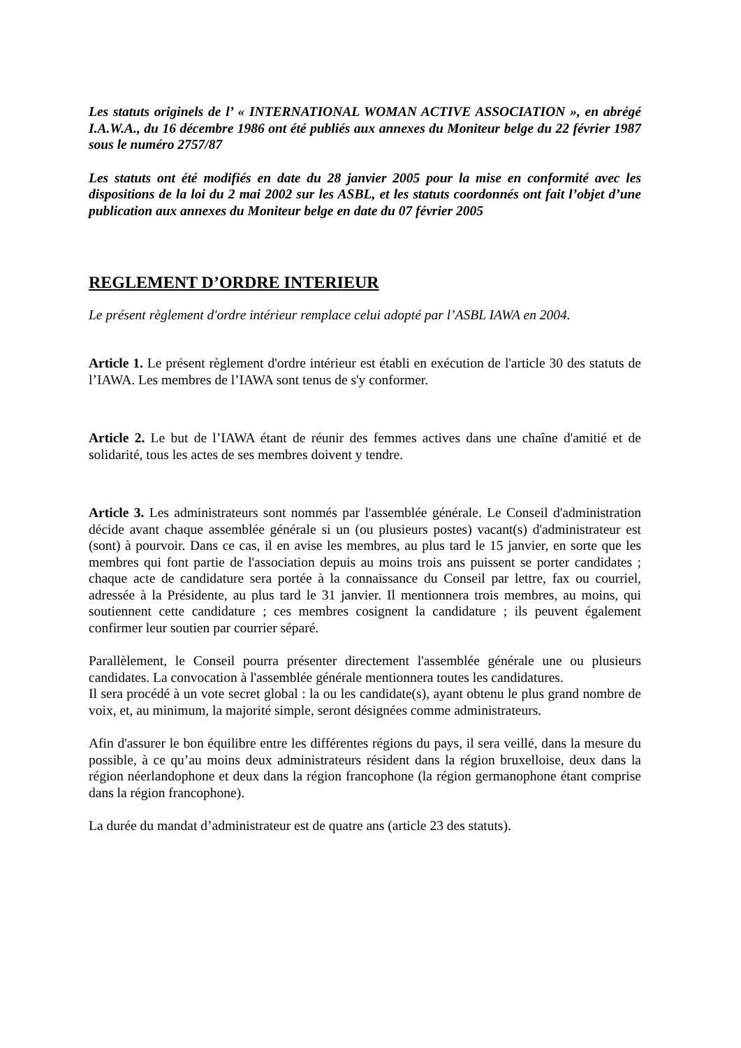Les statuts originels de l’ « INTERNATIONAL WOMAN ACTIVE ASSOCIATION », en abrégé I.A.W.A., du 16 décembre 1986 ont été publiés aux annexes du Moniteur belge du 22 février 1987 sous le numéro 2757/87
Les statuts ont été modifiés en date du 28 janvier 2005 pour la mise en conformité avec les dispositions de la loi du 2 mai 2002 sur les ASBL, et les statuts coordonnés ont fait l’objet d’une publication aux annexes du Moniteur belge en date du 07 février 2005
REGLEMENT D’ORDRE INTERIEUR
Le présent règlement d'ordre intérieur remplace celui adopté par l’ASBL IAWA en 2004.
Article 1. Le présent règlement d'ordre intérieur est établi en exécution de l'article 30 des statuts de l’IAWA. Les membres de l’IAWA sont tenus de s'y conformer.
Article 2. Le but de l’IAWA étant de réunir des femmes actives dans une chaîne d'amitié et de solidarité, tous les actes de ses membres doivent y tendre.
Article 3. Les administrateurs sont nommés par l'assemblée générale. Le Conseil d'administration décide avant chaque assemblée générale si un (ou plusieurs postes) vacant(s) d'administrateur est (sont) à pourvoir. Dans ce cas, il en avise les membres, au plus tard le 15 janvier, en sorte que les membres qui font partie de l'association depuis au moins trois ans puissent se porter candidates ; chaque acte de candidature sera portée à la connaissance du Conseil par lettre, fax ou courriel, adressée à la Présidente, au plus tard le 31 janvier. Il mentionnera trois membres, au moins, qui soutiennent cette candidature ; ces membres cosignent la candidature ; ils peuvent également confirmer leur soutien par courrier séparé.
Parallèlement, le Conseil pourra présenter directement l'assemblée générale une ou plusieurs candidates. La convocation à l'assemblée générale mentionnera toutes les candidatures.
Il sera procédé à un vote secret global : la ou les candidate(s), ayant obtenu le plus grand nombre de voix, et, au minimum, la majorité simple, seront désignées comme administrateurs.
Afin d'assurer le bon équilibre entre les différentes régions du pays, il sera veillé, dans la mesure du possible, à ce qu’au moins deux administrateurs résident dans la région bruxelloise, deux dans la région néerlandophone et deux dans la région francophone (la région germanophone étant comprise dans la région francophone).
La durée du mandat d’administrateur est de quatre ans (article 23 des statuts).